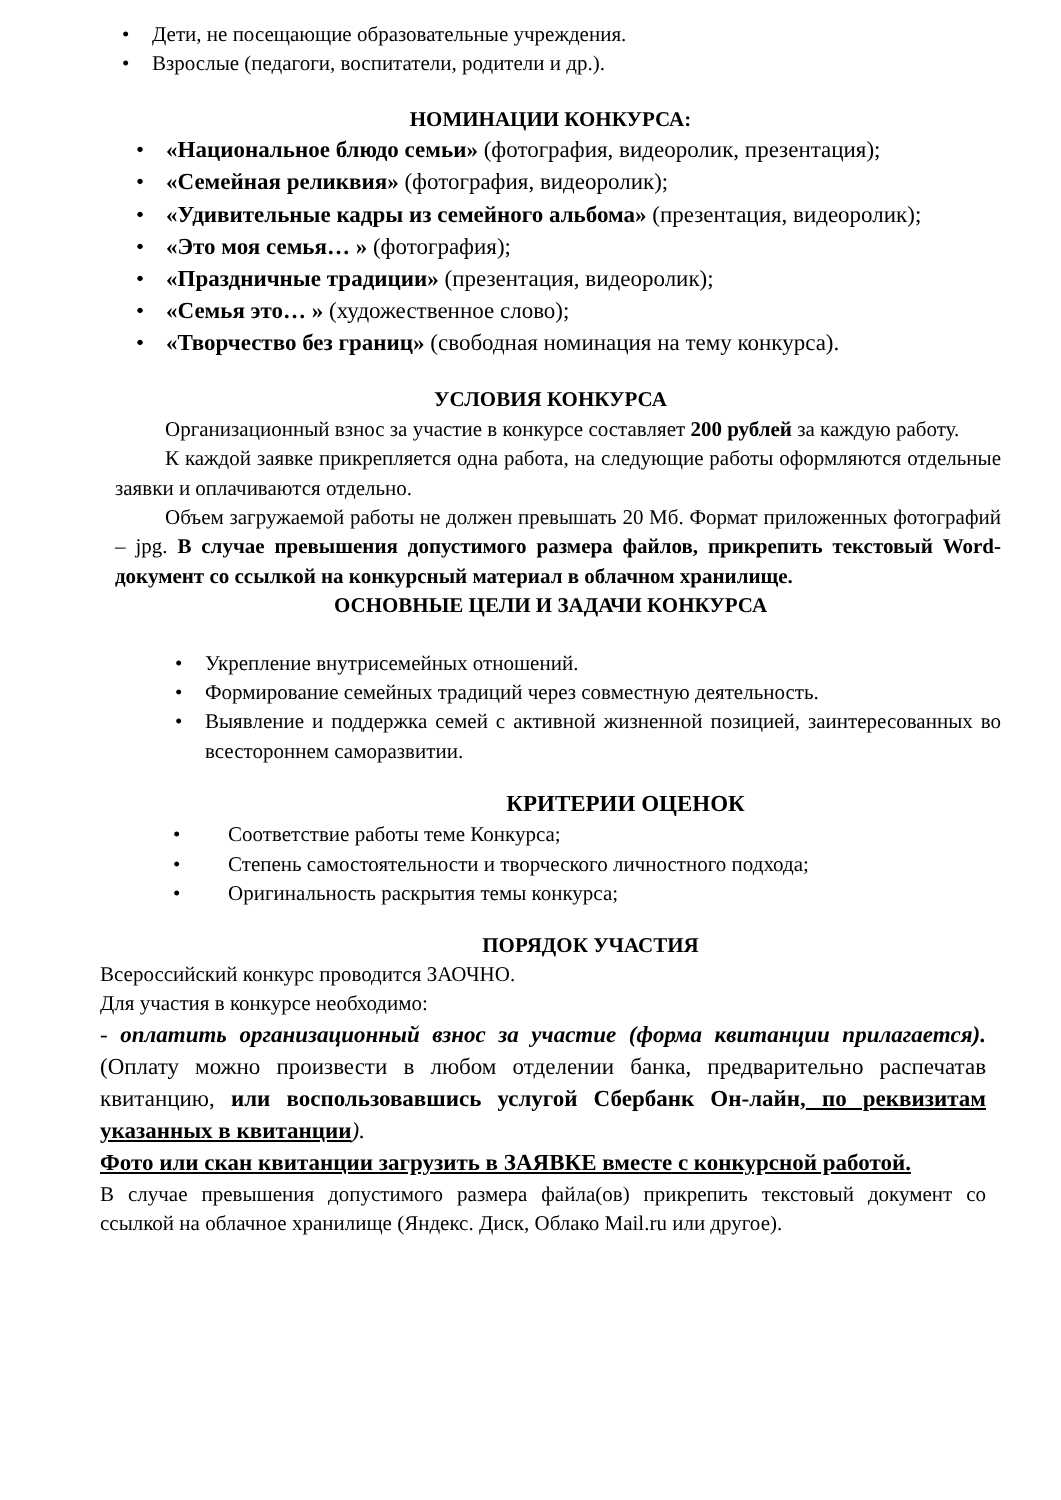• Дети, не посещающие образовательные учреждения.
• Взрослые (педагоги, воспитатели, родители и др.).
НОМИНАЦИИ КОНКУРСА:
• «Национальное блюдо семьи» (фотография, видеоролик, презентация);
• «Семейная реликвия» (фотография, видеоролик);
• «Удивительные кадры из семейного альбома» (презентация, видеоролик);
• «Это моя семья… » (фотография);
• «Праздничные традиции» (презентация, видеоролик);
• «Семья это… » (художественное слово);
• «Творчество без границ» (свободная номинация на тему конкурса).
УСЛОВИЯ КОНКУРСА
Организационный взнос за участие в конкурсе составляет 200 рублей за каждую работу.
К каждой заявке прикрепляется одна работа, на следующие работы оформляются отдельные заявки и оплачиваются отдельно.
Объем загружаемой работы не должен превышать 20 Мб. Формат приложенных фотографий – jpg. В случае превышения допустимого размера файлов, прикрепить текстовый Word-документ со ссылкой на конкурсный материал в облачном хранилище.
ОСНОВНЫЕ ЦЕЛИ И ЗАДАЧИ КОНКУРСА
• Укрепление внутрисемейных отношений.
• Формирование семейных традиций через совместную деятельность.
•
Выявление и поддержка семей с активной жизненной позицией, заинтересованных во всестороннем саморазвитии.
КРИТЕРИИ ОЦЕНОК
• Соответствие работы теме Конкурса;
• Степень самостоятельности и творческого личностного подхода;
• Оригинальность раскрытия темы конкурса;
ПОРЯДОК УЧАСТИЯ
Всероссийский конкурс проводится ЗАОЧНО.
Для участия в конкурсе необходимо:
- оплатить организационный взнос за участие (форма квитанции прилагается). (Оплату можно произвести в любом отделении банка, предварительно распечатав квитанцию, или воспользовавшись услугой Сбербанк Он-лайн, по реквизитам указанных в квитанции).
Фото или скан квитанции загрузить в ЗАЯВКЕ вместе с конкурсной работой.
В случае превышения допустимого размера файла(ов) прикрепить текстовый документ со ссылкой на облачное хранилище (Яндекс. Диск, Облако Mail.ru или другое).